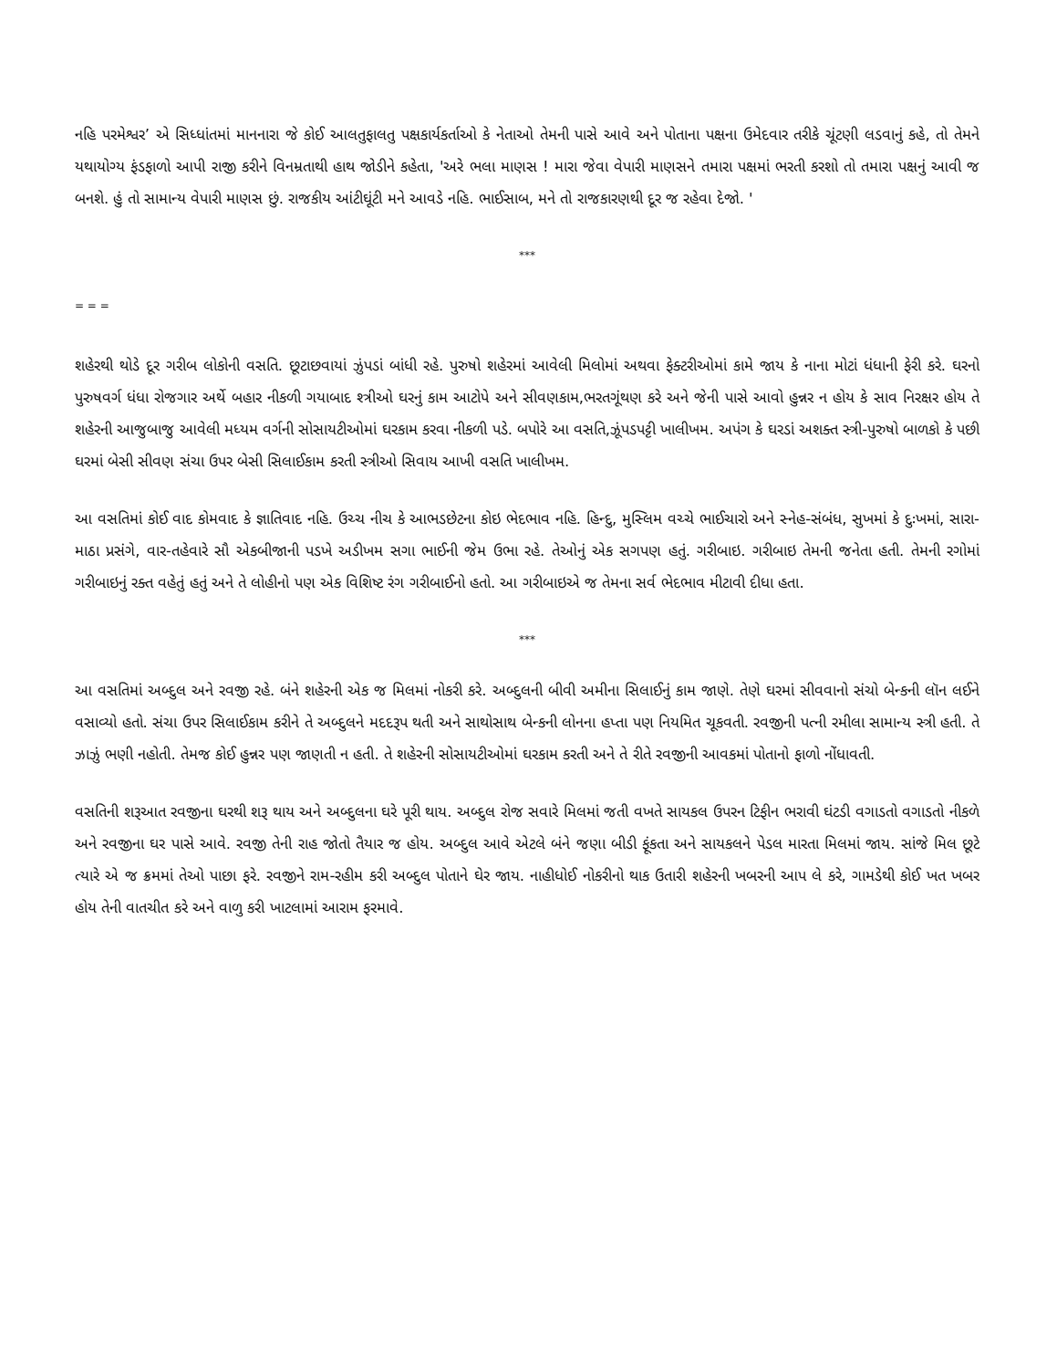નહિ પરમેશ્વર’ એ સિધ્ધાંતમાં માનનારા જે કોઈ આલતુફાલતુ પક્ષકાર્યકર્તાઓ કે નેતાઓ તેમની પાસે આવે અને પોતાના પક્ષના ઉમેદવાર તરીકે ચૂંટણી લડવાનું કહે, તો તેમને યથાયોગ્ય ફંડફાળો આપી રાજી કરીને વિનમ્રતાથી હાથ જોડીને કહેતા, 'અરે ભલા માણસ ! મારા જેવા વેપારી માણસને તમારા પક્ષમાં ભરતી કરશો તો તમારા પક્ષનું આવી જ બનશે. હું તો સામાન્ય વેપારી માણસ છું. રાજકીય આંટીઘૂંટી મને આવડે નહિ. ભાઈસાબ, મને તો રાજકારણથી દૂર જ રહેવા દેજો. '
***
= = =
શહેરથી થોડે દૂર ગરીબ લોકોની વસતિ. છૂટાછવાયાં ઝુંપડાં બાંધી રહે. પુરુષો શહેરમાં આવેલી મિલોમાં અથવા ફેક્ટરીઓમાં કામે જાય કે નાના મોટાં ધંધાની ફેરી કરે. ઘરનો પુરુષવર્ગ ધંધા રોજગાર અર્થે બહાર નીકળી ગયાબાદ શ્ત્રીઓ ઘરનું કામ આટોપે અને સીવણકામ,ભરતગૂંથણ કરે અને જેની પાસે આવો હુન્નર ન હોય કે સાવ નિરક્ષર હોય તે શહેરની આજુબાજુ આવેલી મધ્યમ વર્ગની સોસાયટીઓમાં ઘરકામ કરવા નીકળી પડે. બપોરે આ વસતિ,ઝૂંપડપટ્ટી ખાલીખમ. અપંગ કે ઘરડાં અશક્ત સ્ત્રી-પુરુષો બાળકો કે પછી ઘરમાં બેસી સીવણ સંચા ઉપર બેસી સિલાઈકામ કરતી સ્ત્રીઓ સિવાય આખી વસતિ ખાલીખમ.
આ વસતિમાં કોઈ વાદ કોમવાદ કે જ્ઞાતિવાદ નહિ. ઉચ્ચ નીચ કે આભડછેટના કોઇ ભેદભાવ નહિ. હિન્દુ, મુસ્લિમ વચ્ચે ભાઈચારો અને સ્નેહ-સંબંધ, સુખમાં કે દુઃખમાં, સારા-માઠા પ્રસંગે, વાર-તહેવારે સૌ એકબીજાની પડખે અડીખમ સગા ભાઈની જેમ ઉભા રહે. તેઓનું એક સગપણ હતું. ગરીબાઇ. ગરીબાઇ તેમની જનેતા હતી. તેમની રગોમાં ગરીબાઇનું રક્ત વહેતું હતું અને તે લોહીનો પણ એક વિશિષ્ટ રંગ ગરીબાઈનો હતો. આ ગરીબાઇએ જ તેમના સર્વ ભેદભાવ મીટાવી દીધા હતા.
***
આ વસતિમાં અબ્દુલ અને રવજી રહે. બંને શહેરની એક જ મિલમાં નોકરી કરે. અબ્દુલની બીવી અમીના સિલાઈનું કામ જાણે. તેણે ઘરમાં સીવવાનો સંચો બેન્કની લૉન લઈને વસાવ્યો હતો. સંચા ઉપર સિલાઈકામ કરીને તે અબ્દુલને મદદરૂપ થતી અને સાથોસાથ બેન્કની લોનના હપ્તા પણ નિયમિત ચૂકવતી. રવજીની પત્ની રમીલા સામાન્ય સ્ત્રી હતી. તે ઝાઝું ભણી નહોતી. તેમજ કોઈ હુન્નર પણ જાણતી ન હતી. તે શહેરની સોસાયટીઓમાં ઘરકામ કરતી અને તે રીતે રવજીની આવકમાં પોતાનો ફાળો નોંધાવતી.
વસતિની શરૂઆત રવજીના ઘરથી શરૂ થાય અને અબ્દુલના ઘરે પૂરી થાય. અબ્દુલ રોજ સવારે મિલમાં જતી વખતે સાયકલ ઉપરન ટિફીન ભરાવી ઘંટડી વગાડતો વગાડતો નીકળે અને રવજીના ઘર પાસે આવે. રવજી તેની રાહ જોતો તૈયાર જ હોય. અબ્દુલ આવે એટલે બંને જણા બીડી ફૂંકતા અને સાયકલને પેડલ મારતા મિલમાં જાય. સાંજે મિલ છૂટે ત્યારે એ જ ક્રમમાં તેઓ પાછા ફરે. રવજીને રામ-રહીમ કરી અબ્દુલ પોતાને ઘેર જાય. નાહીધોઈ નોકરીનો થાક ઉતારી શહેરની ખબરની આપ લે કરે, ગામડેથી કોઈ ખત ખબર હોય તેની વાતચીત કરે અને વાળુ કરી ખાટલામાં આરામ ફરમાવે.